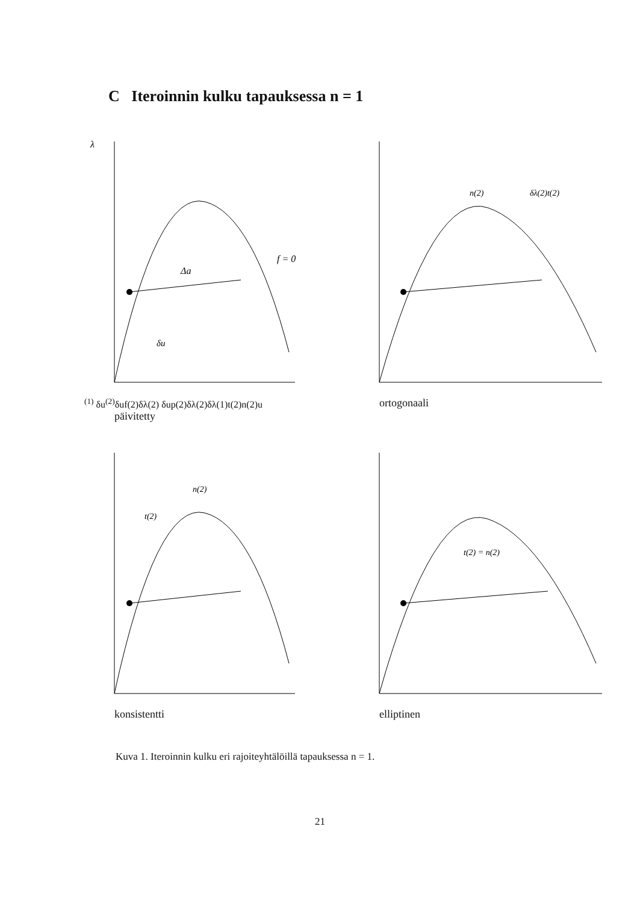C Iteroinnin kulku tapauksessa n = 1
λ
Δa
f = 0
δu(1) δu(2)
δuf(2)
δλ(2) δup(2)
δλ(2)
δλ(1)
t(2)
n(2)
u
päivitetty
n(2)
δλ(2)t(2)
ortogonaali
t(2)
n(2)
konsistentti
t(2) = n(2)
elliptinen
Kuva 1. Iteroinnin kulku eri rajoiteyhtälöillä tapauksessa n = 1.
21